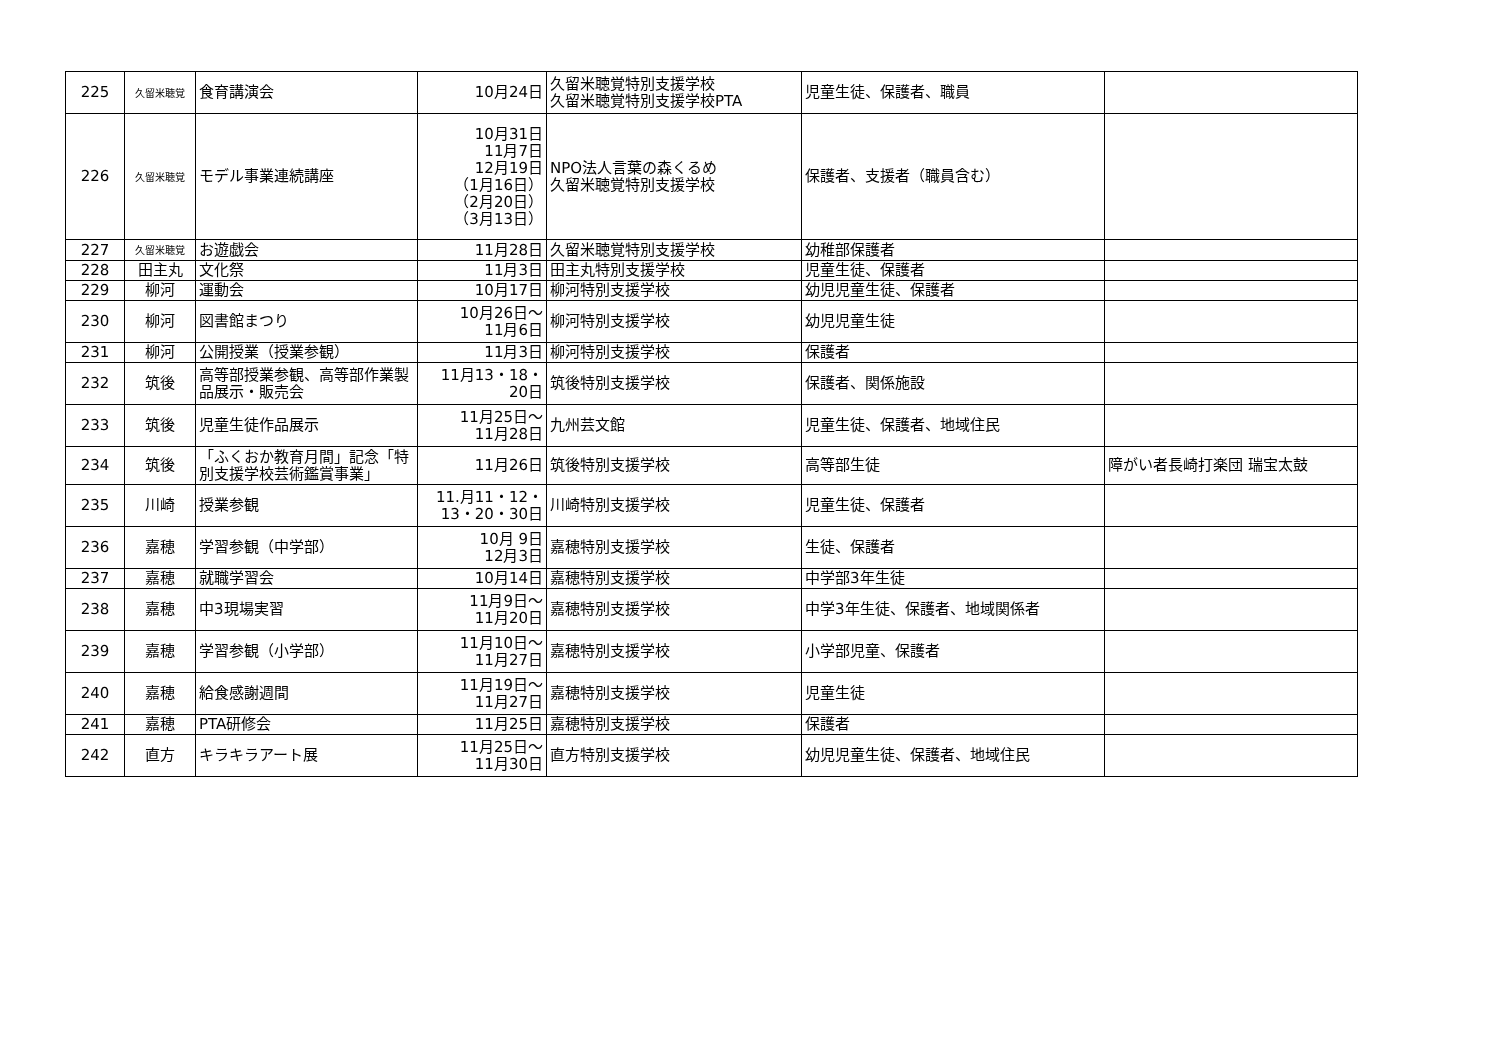| 225 | 久留米聴覚 | 食育講演会 | 10月24日 | 久留米聴覚特別支援学校 久留米聴覚特別支援学校PTA | 児童生徒、保護者、職員 | |
| 226 | 久留米聴覚 | モデル事業連続講座 | 10月31日 11月7日 12月19日 （1月16日） （2月20日） （3月13日） | NPO法人言葉の森くるめ 久留米聴覚特別支援学校 | 保護者、支援者（職員含む） | |
| 227 | 久留米聴覚 | お遊戯会 | 11月28日 | 久留米聴覚特別支援学校 | 幼稚部保護者 | |
| 228 | 田主丸 | 文化祭 | 11月3日 | 田主丸特別支援学校 | 児童生徒、保護者 | |
| 229 | 柳河 | 運動会 | 10月17日 | 柳河特別支援学校 | 幼児児童生徒、保護者 | |
| 230 | 柳河 | 図書館まつり | 10月26日～ 11月6日 | 柳河特別支援学校 | 幼児児童生徒 | |
| 231 | 柳河 | 公開授業（授業参観） | 11月3日 | 柳河特別支援学校 | 保護者 | |
| 232 | 筑後 | 高等部授業参観、高等部作業製品展示・販売会 | 11月13・18・ 20日 | 筑後特別支援学校 | 保護者、関係施設 | |
| 233 | 筑後 | 児童生徒作品展示 | 11月25日～ 11月28日 | 九州芸文館 | 児童生徒、保護者、地域住民 | |
| 234 | 筑後 | 「ふくおか教育月間」記念「特別支援学校芸術鑑賞事業」 | 11月26日 | 筑後特別支援学校 | 高等部生徒 | 障がい者長崎打楽団 瑞宝太鼓 |
| 235 | 川崎 | 授業参観 | 11.月11・12・ 13・20・30日 | 川崎特別支援学校 | 児童生徒、保護者 | |
| 236 | 嘉穂 | 学習参観（中学部） | 10月 9日 12月3日 | 嘉穂特別支援学校 | 生徒、保護者 | |
| 237 | 嘉穂 | 就職学習会 | 10月14日 | 嘉穂特別支援学校 | 中学部3年生徒 | |
| 238 | 嘉穂 | 中3現場実習 | 11月9日～ 11月20日 | 嘉穂特別支援学校 | 中学3年生徒、保護者、地域関係者 | |
| 239 | 嘉穂 | 学習参観（小学部） | 11月10日～ 11月27日 | 嘉穂特別支援学校 | 小学部児童、保護者 | |
| 240 | 嘉穂 | 給食感謝週間 | 11月19日～ 11月27日 | 嘉穂特別支援学校 | 児童生徒 | |
| 241 | 嘉穂 | PTA研修会 | 11月25日 | 嘉穂特別支援学校 | 保護者 | |
| 242 | 直方 | キラキラアート展 | 11月25日～ 11月30日 | 直方特別支援学校 | 幼児児童生徒、保護者、地域住民 | |